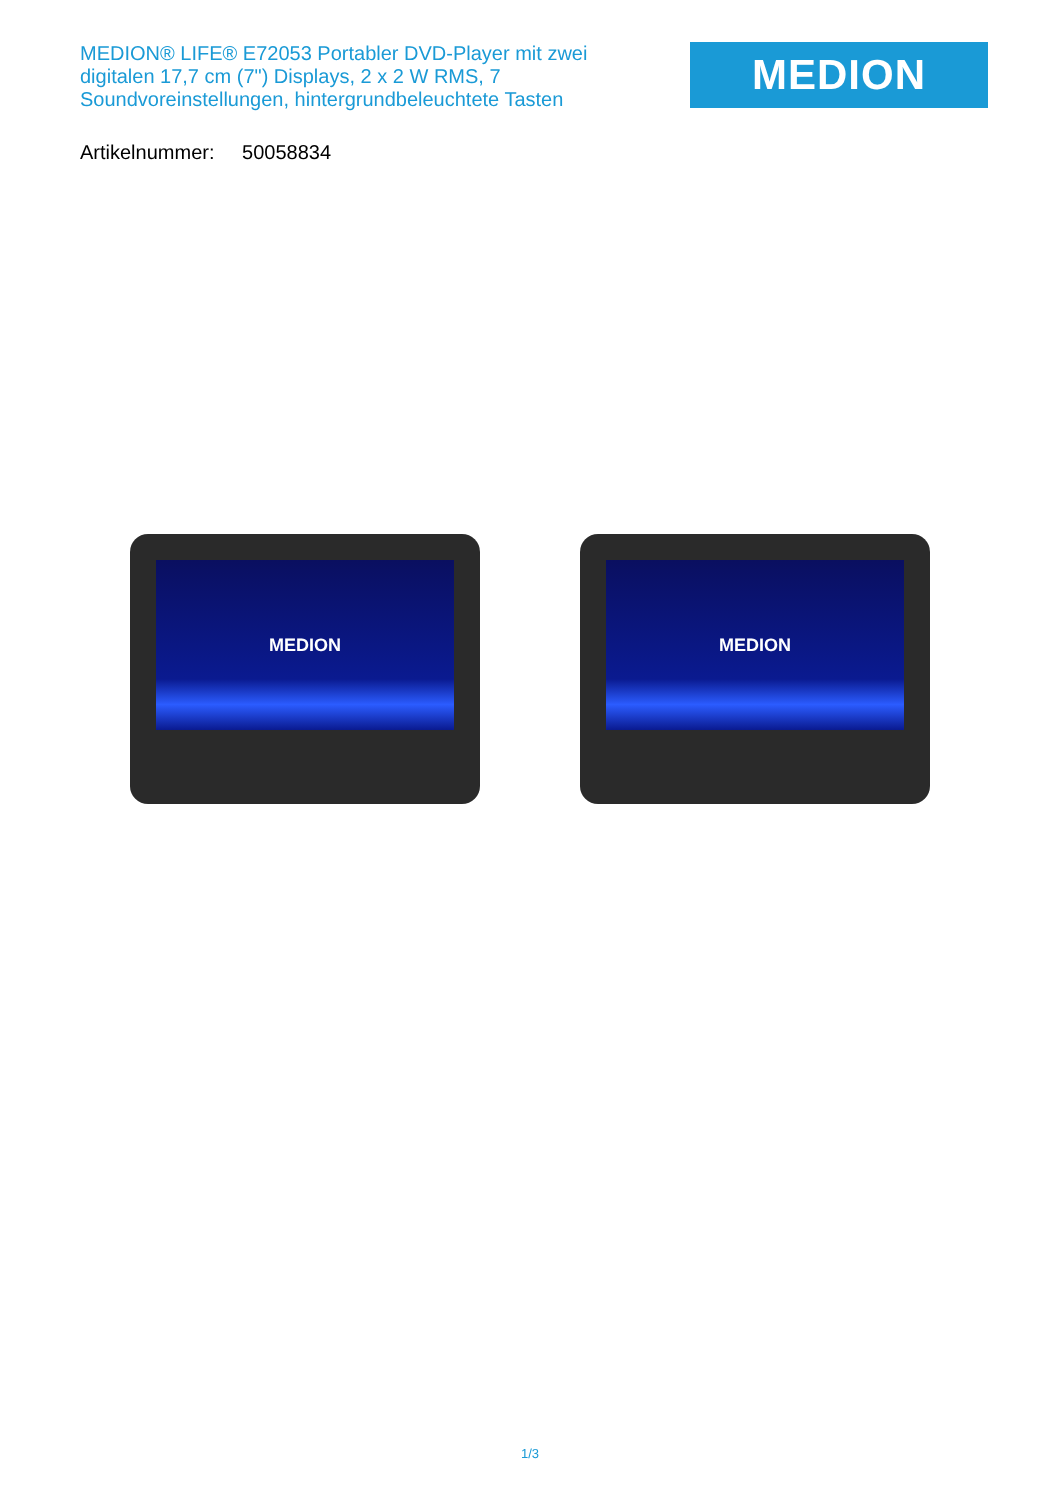MEDION® LIFE® E72053 Portabler DVD-Player mit zwei digitalen 17,7 cm (7") Displays, 2 x 2 W RMS, 7 Soundvoreinstellungen, hintergrundbeleuchtete Tasten
MEDION
Artikelnummer: 50058834
MEDION MEDION
1/3